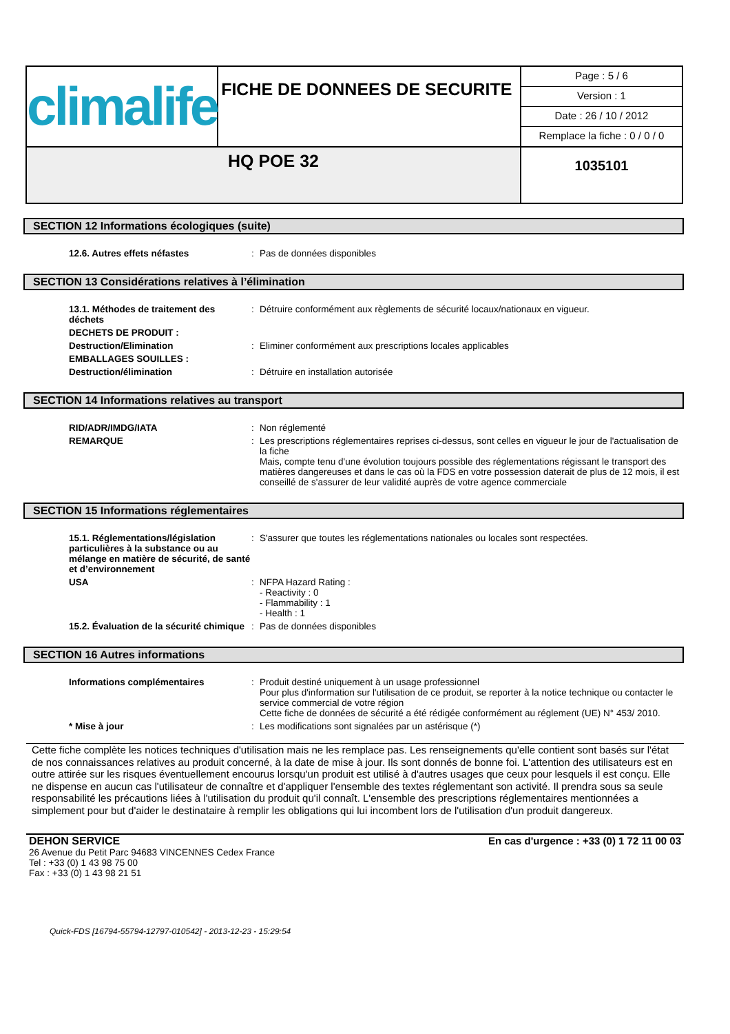| climalife | FICHE DE DONNEES DE SECURITE | Page : 5 / 6 Version : 1 Date : 26 / 10 / 2012 Remplace la fiche : 0 / 0 / 0 |
| HQ POE 32 | | 1035101 |
SECTION 12 Informations écologiques (suite)
| 12.6. Autres effets néfastes | : | Pas de données disponibles |
SECTION 13 Considérations relatives à l’élimination
| 13.1. Méthodes de traitement des déchets | : | Détruire conformément aux règlements de sécurité locaux/nationaux en vigueur. |
| DECHETS DE PRODUIT : | | |
| Destruction/Elimination | : | Eliminer conformément aux prescriptions locales applicables |
| EMBALLAGES SOUILLES : | | |
| Destruction/élimination | : | Détruire en installation autorisée |
SECTION 14 Informations relatives au transport
| RID/ADR/IMDG/IATA | : | Non réglementé |
| REMARQUE | : | Les prescriptions réglementaires reprises ci-dessus, sont celles en vigueur le jour de l'actualisation de la fiche Mais, compte tenu d'une évolution toujours possible des réglementations régissant le transport des matières dangereuses et dans le cas où la FDS en votre possession daterait de plus de 12 mois, il est conseillé de s'assurer de leur validité auprès de votre agence commerciale |
SECTION 15 Informations réglementaires
| 15.1. Réglementations/législation particulières à la substance ou au mélange en matière de sécurité, de santé et d’environnement | : | S'assurer que toutes les réglementations nationales ou locales sont respectées. |
| USA | : | NFPA Hazard Rating : - Reactivity : 0 - Flammability : 1 - Health : 1 |
| 15.2. Évaluation de la sécurité chimique | : | Pas de données disponibles |
SECTION 16 Autres informations
| Informations complémentaires | : | Produit destiné uniquement à un usage professionnel Pour plus d'information sur l'utilisation de ce produit, se reporter à la notice technique ou contacter le service commercial de votre région Cette fiche de données de sécurité a été rédigée conformément au réglement (UE) N° 453/ 2010. |
| * Mise à jour | : | Les modifications sont signalées par un astérisque (*) |
Cette fiche complète les notices techniques d'utilisation mais ne les remplace pas. Les renseignements qu'elle contient sont basés sur l'état de nos connaissances relatives au produit concerné, à la date de mise à jour. Ils sont donnés de bonne foi. L'attention des utilisateurs est en outre attirée sur les risques éventuellement encourus lorsqu'un produit est utilisé à d'autres usages que ceux pour lesquels il est conçu. Elle ne dispense en aucun cas l'utilisateur de connaître et d'appliquer l'ensemble des textes réglementant son activité. Il prendra sous sa seule responsabilité les précautions liées à l'utilisation du produit qu'il connaît. L'ensemble des prescriptions réglementaires mentionnées a simplement pour but d'aider le destinataire à remplir les obligations qui lui incombent lors de l'utilisation d'un produit dangereux.
DEHON SERVICE
26 Avenue du Petit Parc 94683 VINCENNES Cedex France
Tel : +33 (0) 1 43 98 75 00
Fax : +33 (0) 1 43 98 21 51
En cas d'urgence : +33 (0) 1 72 11 00 03
Quick-FDS [16794-55794-12797-010542] - 2013-12-23 - 15:29:54